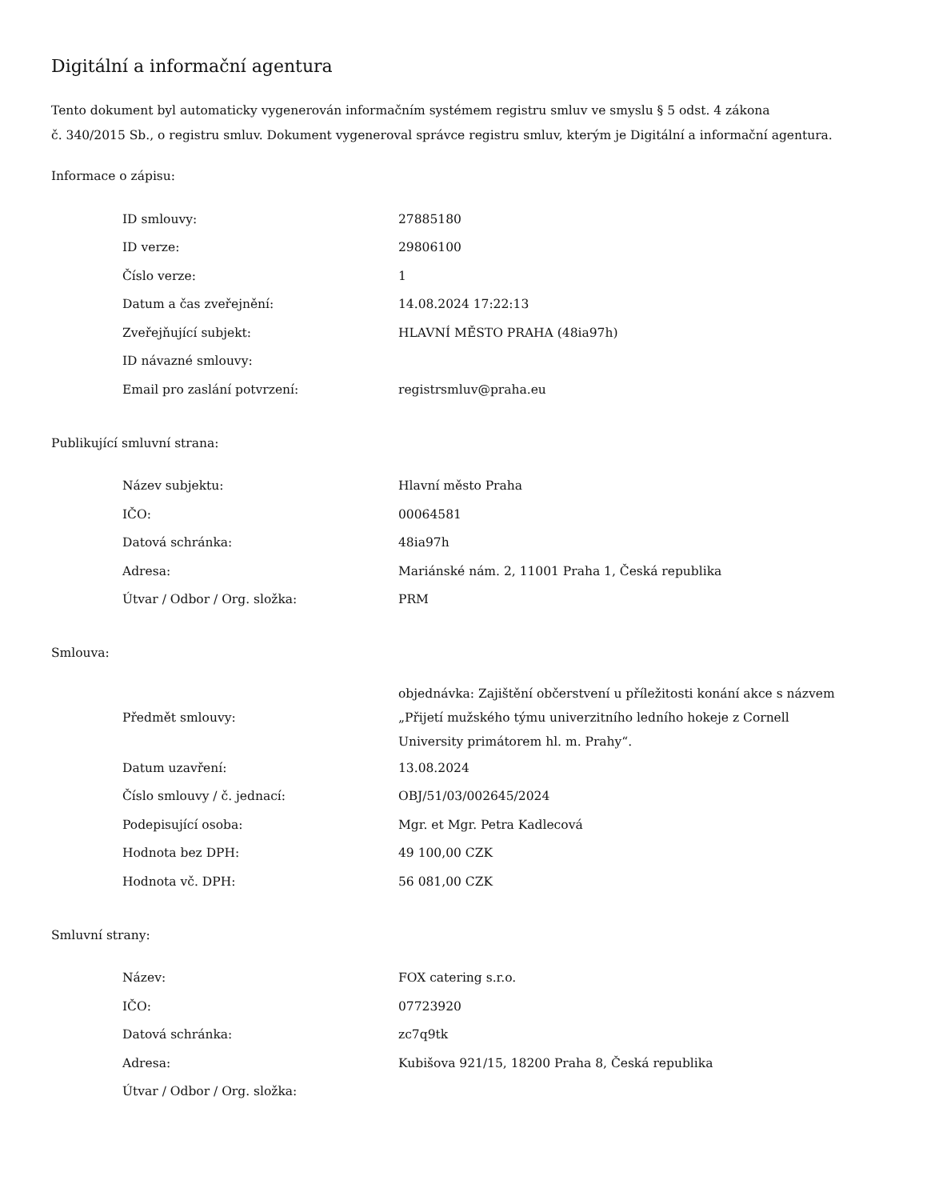Digitální a informační agentura
Tento dokument byl automaticky vygenerován informačním systémem registru smluv ve smyslu § 5 odst. 4 zákona
č. 340/2015 Sb., o registru smluv. Dokument vygeneroval správce registru smluv, kterým je Digitální a informační agentura.
Informace o zápisu:
| ID smlouvy: | 27885180 |
| ID verze: | 29806100 |
| Číslo verze: | 1 |
| Datum a čas zveřejnění: | 14.08.2024 17:22:13 |
| Zveřejňující subjekt: | HLAVNÍ MĚSTO PRAHA (48ia97h) |
| ID návazné smlouvy: | |
| Email pro zaslání potvrzení: | registrsmluv@praha.eu |
Publikující smluvní strana:
| Název subjektu: | Hlavní město Praha |
| IČO: | 00064581 |
| Datová schránka: | 48ia97h |
| Adresa: | Mariánské nám. 2, 11001 Praha 1, Česká republika |
| Útvar / Odbor / Org. složka: | PRM |
Smlouva:
| Předmět smlouvy: | objednávka: Zajištění občerstvení u příležitosti konání akce s názvem „Přijetí mužského týmu univerzitního ledního hokeje z Cornell University primátorem hl. m. Prahy“. |
| Datum uzavření: | 13.08.2024 |
| Číslo smlouvy / č. jednací: | OBJ/51/03/002645/2024 |
| Podepisující osoba: | Mgr. et Mgr. Petra Kadlecová |
| Hodnota bez DPH: | 49 100,00 CZK |
| Hodnota vč. DPH: | 56 081,00 CZK |
Smluvní strany:
| Název: | FOX catering s.r.o. |
| IČO: | 07723920 |
| Datová schránka: | zc7q9tk |
| Adresa: | Kubišova 921/15, 18200 Praha 8, Česká republika |
| Útvar / Odbor / Org. složka: | |